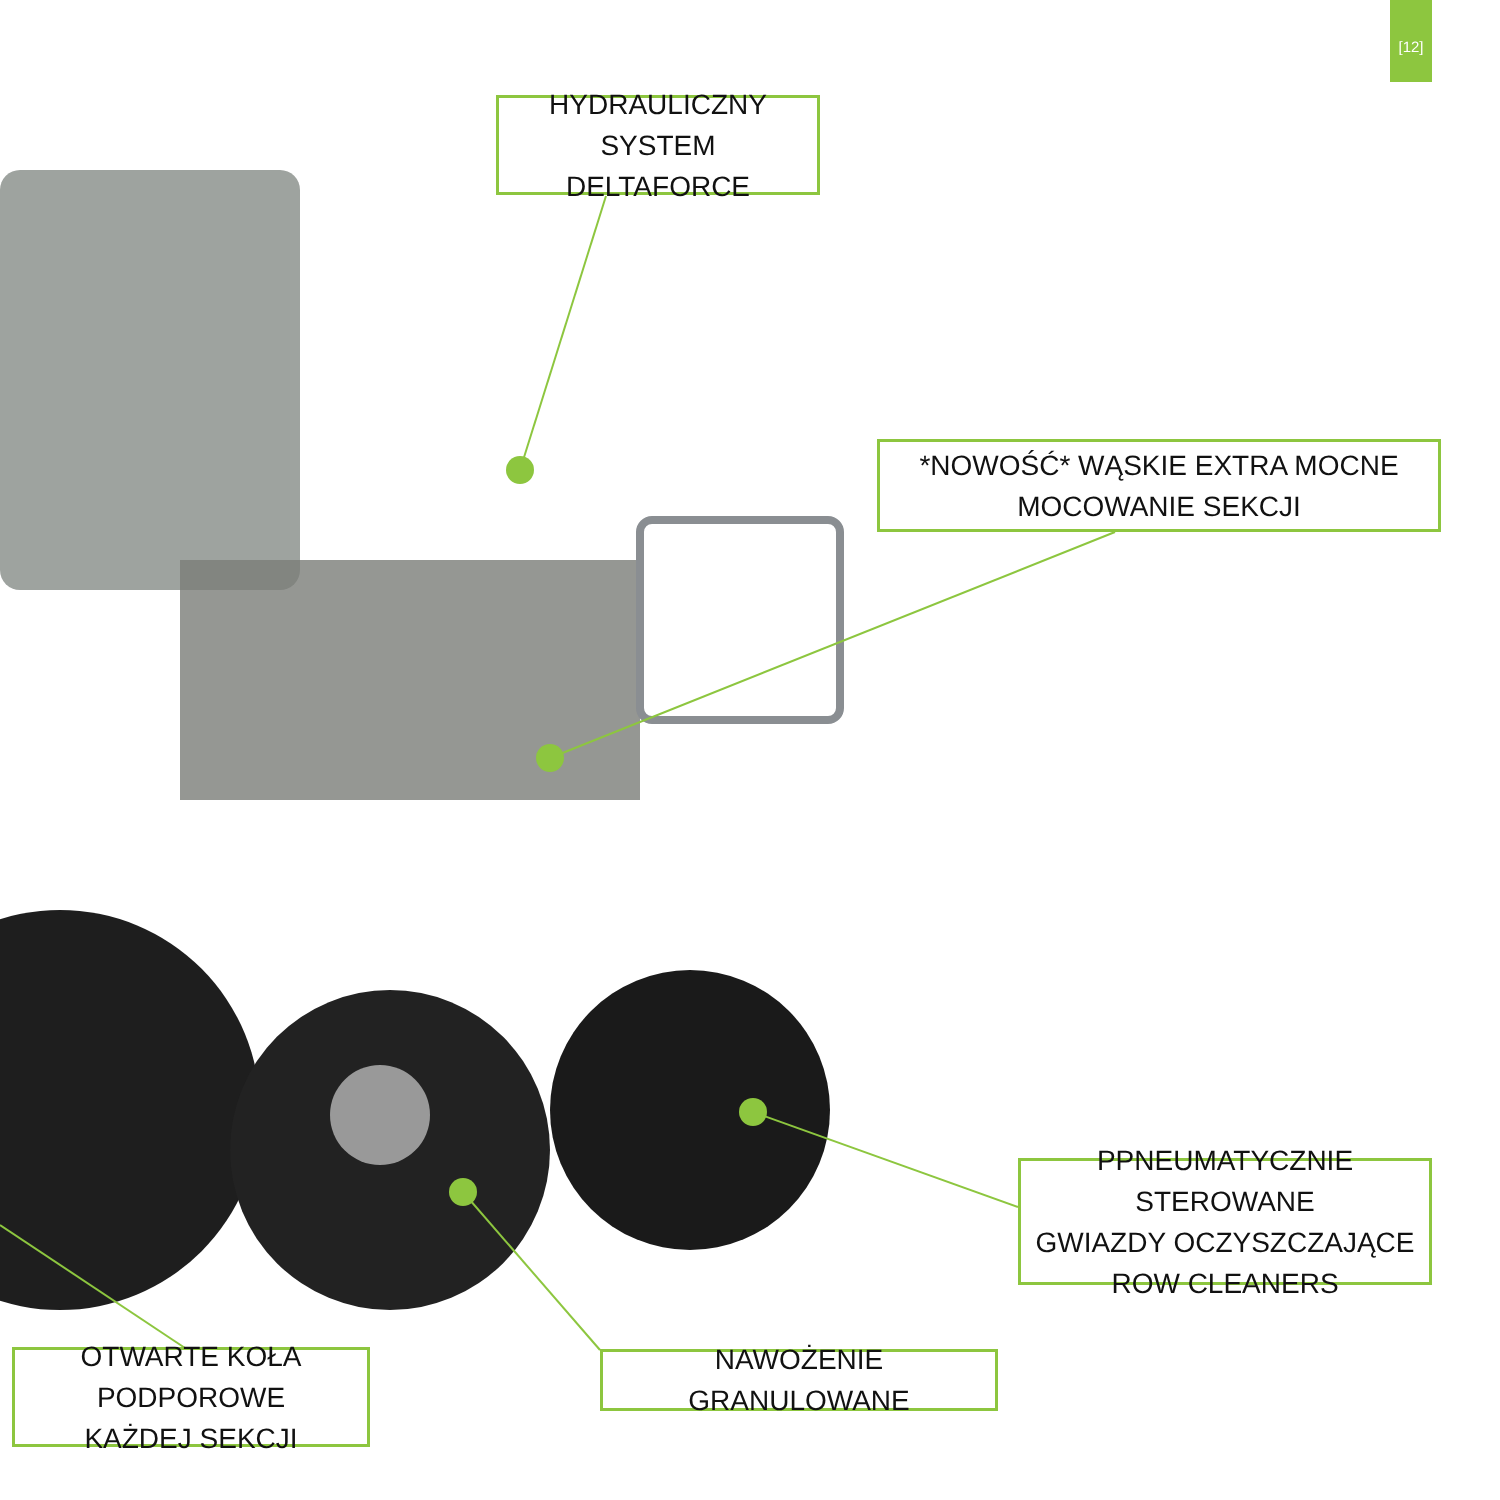[12]
HYDRAULICZNY SYSTEM
DELTAFORCE
*NOWOŚĆ* WĄSKIE EXTRA MOCNE
MOCOWANIE SEKCJI
PPNEUMATYCZNIE STEROWANE
GWIAZDY OCZYSZCZAJĄCE
ROW CLEANERS
NAWOŻENIE GRANULOWANE
OTWARTE KOŁA PODPOROWE
KAŻDEJ SEKCJI